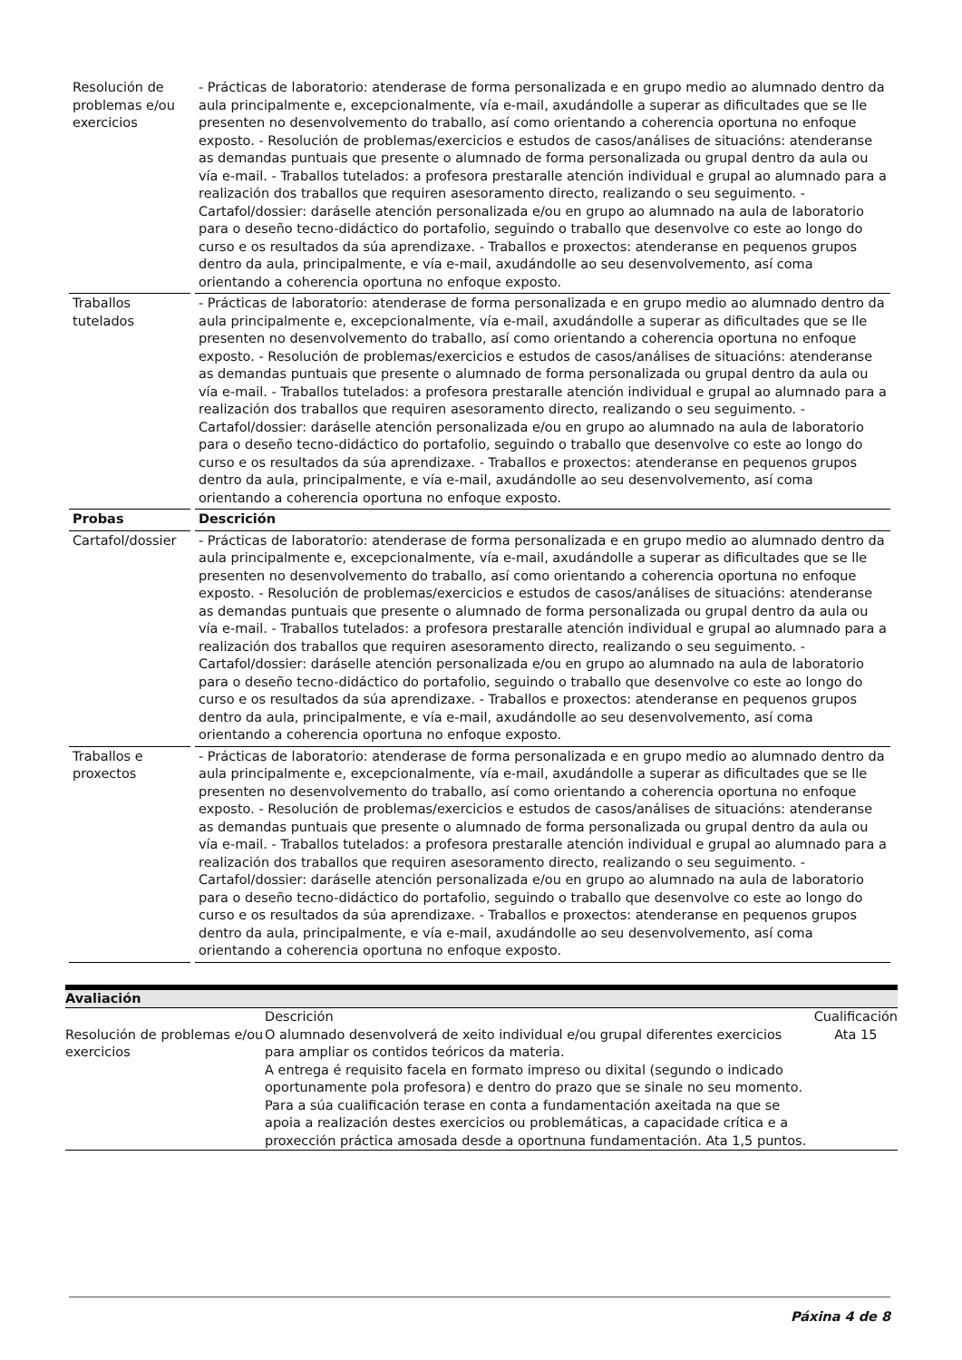| Resolución de problemas e/ou exercicios | - Prácticas de laboratorio: atenderase de forma personalizada e en grupo medio ao alumnado dentro da aula principalmente e, excepcionalmente, vía e-mail, axudándolle a superar as dificultades que se lle presenten no desenvolvemento do traballo, así como orientando a coherencia oportuna no enfoque exposto. - Resolución de problemas/exercicios e estudos de casos/análises de situacións: atenderanse as demandas puntuais que presente o alumnado de forma personalizada ou grupal dentro da aula ou vía e-mail. - Traballos tutelados: a profesora prestaralle atención individual e grupal ao alumnado para a realización dos traballos que requiren asesoramento directo, realizando o seu seguimento. - Cartafol/dossier: daráselle atención personalizada e/ou en grupo ao alumnado na aula de laboratorio para o deseño tecno-didáctico do portafolio, seguindo o traballo que desenvolve co este ao longo do curso e os resultados da súa aprendizaxe. - Traballos e proxectos: atenderanse en pequenos grupos dentro da aula, principalmente, e vía e-mail, axudándolle ao seu desenvolvemento, así coma orientando a coherencia oportuna no enfoque exposto. |
| Traballos tutelados | - Prácticas de laboratorio: atenderase de forma personalizada e en grupo medio ao alumnado dentro da aula principalmente e, excepcionalmente, vía e-mail, axudándolle a superar as dificultades que se lle presenten no desenvolvemento do traballo, así como orientando a coherencia oportuna no enfoque exposto. - Resolución de problemas/exercicios e estudos de casos/análises de situacións: atenderanse as demandas puntuais que presente o alumnado de forma personalizada ou grupal dentro da aula ou vía e-mail. - Traballos tutelados: a profesora prestaralle atención individual e grupal ao alumnado para a realización dos traballos que requiren asesoramento directo, realizando o seu seguimento. - Cartafol/dossier: daráselle atención personalizada e/ou en grupo ao alumnado na aula de laboratorio para o deseño tecno-didáctico do portafolio, seguindo o traballo que desenvolve co este ao longo do curso e os resultados da súa aprendizaxe. - Traballos e proxectos: atenderanse en pequenos grupos dentro da aula, principalmente, e vía e-mail, axudándolle ao seu desenvolvemento, así coma orientando a coherencia oportuna no enfoque exposto. |
| Probas | Descrición |
| Cartafol/dossier | - Prácticas de laboratorio: atenderase de forma personalizada e en grupo medio ao alumnado dentro da aula principalmente e, excepcionalmente, vía e-mail, axudándolle a superar as dificultades que se lle presenten no desenvolvemento do traballo, así como orientando a coherencia oportuna no enfoque exposto. - Resolución de problemas/exercicios e estudos de casos/análises de situacións: atenderanse as demandas puntuais que presente o alumnado de forma personalizada ou grupal dentro da aula ou vía e-mail. - Traballos tutelados: a profesora prestaralle atención individual e grupal ao alumnado para a realización dos traballos que requiren asesoramento directo, realizando o seu seguimento. - Cartafol/dossier: daráselle atención personalizada e/ou en grupo ao alumnado na aula de laboratorio para o deseño tecno-didáctico do portafolio, seguindo o traballo que desenvolve co este ao longo do curso e os resultados da súa aprendizaxe. - Traballos e proxectos: atenderanse en pequenos grupos dentro da aula, principalmente, e vía e-mail, axudándolle ao seu desenvolvemento, así coma orientando a coherencia oportuna no enfoque exposto. |
| Traballos e proxectos | - Prácticas de laboratorio: atenderase de forma personalizada e en grupo medio ao alumnado dentro da aula principalmente e, excepcionalmente, vía e-mail, axudándolle a superar as dificultades que se lle presenten no desenvolvemento do traballo, así como orientando a coherencia oportuna no enfoque exposto. - Resolución de problemas/exercicios e estudos de casos/análises de situacións: atenderanse as demandas puntuais que presente o alumnado de forma personalizada ou grupal dentro da aula ou vía e-mail. - Traballos tutelados: a profesora prestaralle atención individual e grupal ao alumnado para a realización dos traballos que requiren asesoramento directo, realizando o seu seguimento. - Cartafol/dossier: daráselle atención personalizada e/ou en grupo ao alumnado na aula de laboratorio para o deseño tecno-didáctico do portafolio, seguindo o traballo que desenvolve co este ao longo do curso e os resultados da súa aprendizaxe. - Traballos e proxectos: atenderanse en pequenos grupos dentro da aula, principalmente, e vía e-mail, axudándolle ao seu desenvolvemento, así coma orientando a coherencia oportuna no enfoque exposto. |
| Avaliación | | |
| | Descrición | Cualificación |
| Resolución de problemas e/ou exercicios | O alumnado desenvolverá de xeito individual e/ou grupal diferentes exercicios para ampliar os contidos teóricos da materia. A entrega é requisito facela en formato impreso ou dixital (segundo o indicado oportunamente pola profesora) e dentro do prazo que se sinale no seu momento. Para a súa cualificación terase en conta a fundamentación axeitada na que se apoia a realización destes exercicios ou problemáticas, a capacidade crítica e a proxección práctica amosada desde a oportnuna fundamentación. Ata 1,5 puntos. | Ata 15 |
Páxina 4 de 8